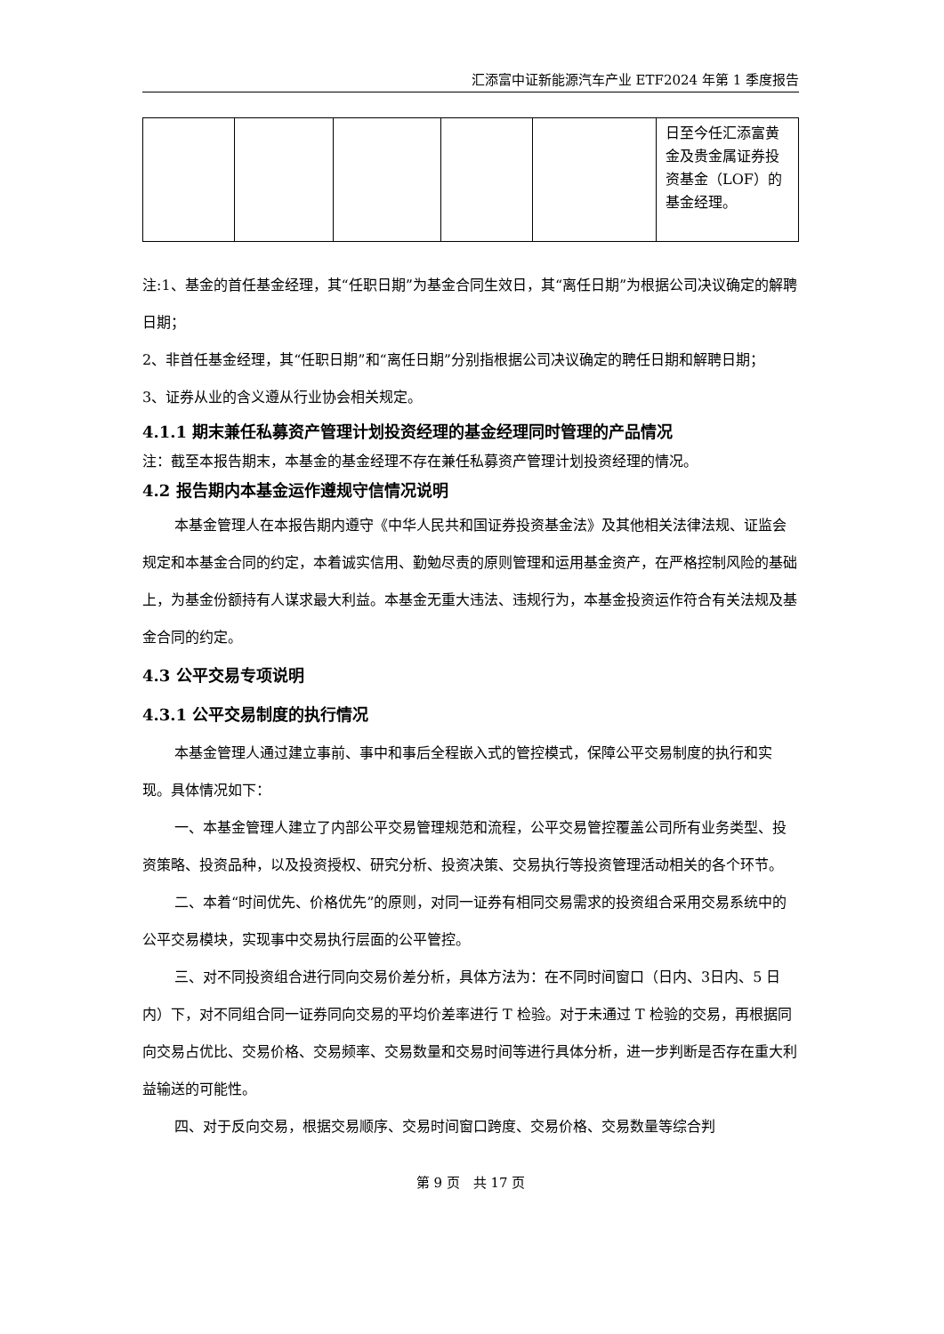汇添富中证新能源汽车产业 ETF2024 年第 1 季度报告
| | | | | | 日至今任汇添富黄金及贵金属证券投资基金（LOF）的基金经理。 |
注:1、基金的首任基金经理，其“任职日期”为基金合同生效日，其“离任日期”为根据公司决议确定的解聘日期；
2、非首任基金经理，其“任职日期”和“离任日期”分别指根据公司决议确定的聘任日期和解聘日期；
3、证券从业的含义遵从行业协会相关规定。
4.1.1 期末兼任私募资产管理计划投资经理的基金经理同时管理的产品情况
注：截至本报告期末，本基金的基金经理不存在兼任私募资产管理计划投资经理的情况。
4.2 报告期内本基金运作遵规守信情况说明
本基金管理人在本报告期内遵守《中华人民共和国证券投资基金法》及其他相关法律法规、证监会规定和本基金合同的约定，本着诚实信用、勤勉尽责的原则管理和运用基金资产，在严格控制风险的基础上，为基金份额持有人谋求最大利益。本基金无重大违法、违规行为，本基金投资运作符合有关法规及基金合同的约定。
4.3 公平交易专项说明
4.3.1 公平交易制度的执行情况
本基金管理人通过建立事前、事中和事后全程嵌入式的管控模式，保障公平交易制度的执行和实现。具体情况如下：
一、本基金管理人建立了内部公平交易管理规范和流程，公平交易管控覆盖公司所有业务类型、投资策略、投资品种，以及投资授权、研究分析、投资决策、交易执行等投资管理活动相关的各个环节。
二、本着“时间优先、价格优先”的原则，对同一证券有相同交易需求的投资组合采用交易系统中的公平交易模块，实现事中交易执行层面的公平管控。
三、对不同投资组合进行同向交易价差分析，具体方法为：在不同时间窗口（日内、3日内、5 日内）下，对不同组合同一证券同向交易的平均价差率进行 T 检验。对于未通过 T 检验的交易，再根据同向交易占优比、交易价格、交易频率、交易数量和交易时间等进行具体分析，进一步判断是否存在重大利益输送的可能性。
四、对于反向交易，根据交易顺序、交易时间窗口跨度、交易价格、交易数量等综合判
第 9 页　共 17 页